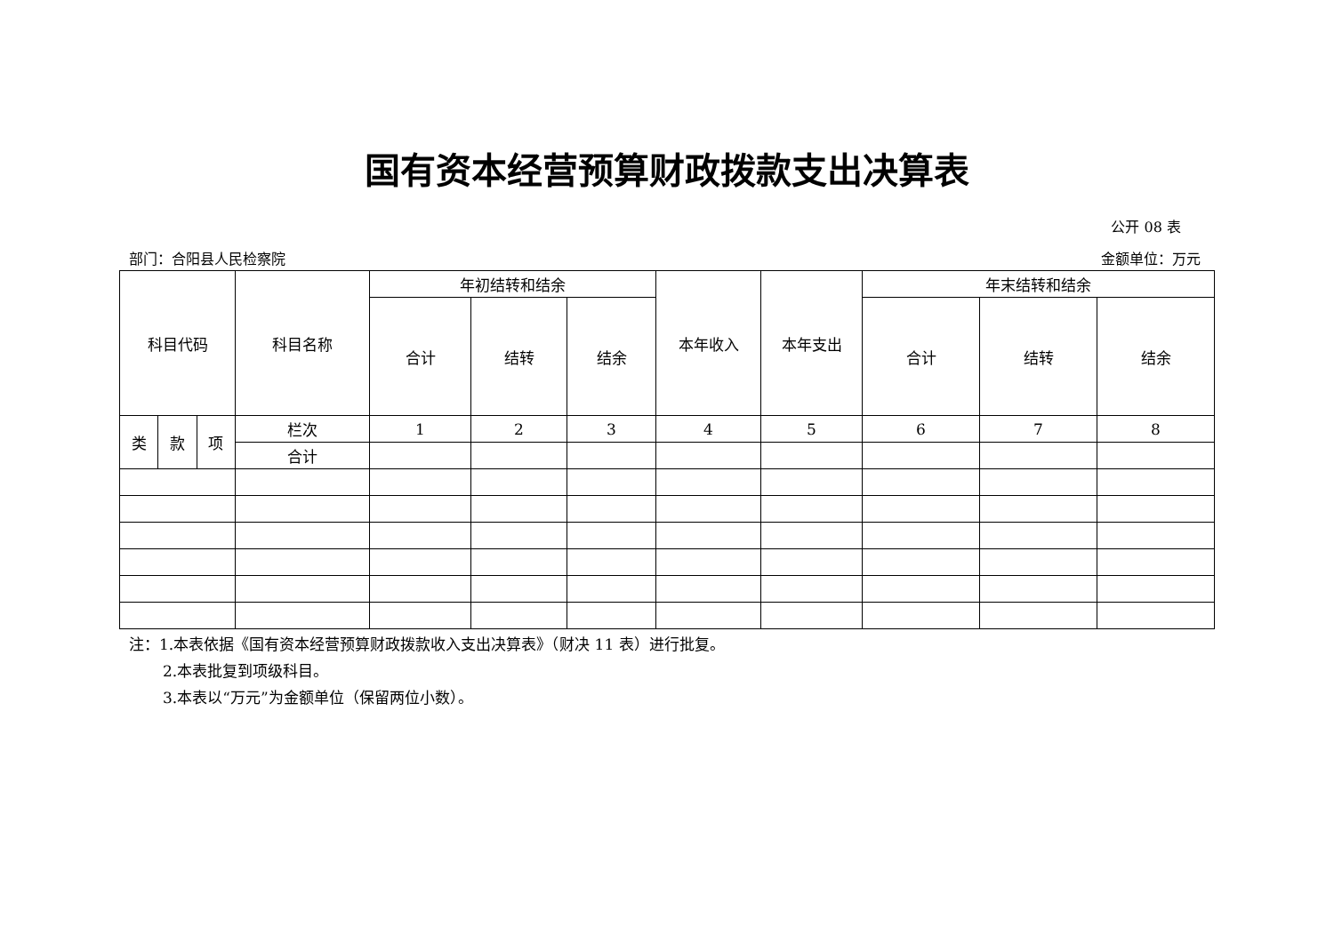国有资本经营预算财政拨款支出决算表
公开 08 表
部门：合阳县人民检察院 金额单位：万元
| 科目代码 | | | 科目名称 | 年初结转和结余 | | | 本年收入 | 本年支出 | 年末结转和结余 | | |
| --- | --- | --- | --- | --- | --- | --- | --- | --- | --- | --- | --- |
| | | | | 合计 | 结转 | 结余 | | | 合计 | 结转 | 结余 |
| 类 | 款 | 项 | 栏次 | 1 | 2 | 3 | 4 | 5 | 6 | 7 | 8 |
| | | | 合计 | | | | | | | | |
注：1.本表依据《国有资本经营预算财政拨款收入支出决算表》（财决 11 表）进行批复。
2.本表批复到项级科目。
3.本表以“万元”为金额单位（保留两位小数）。